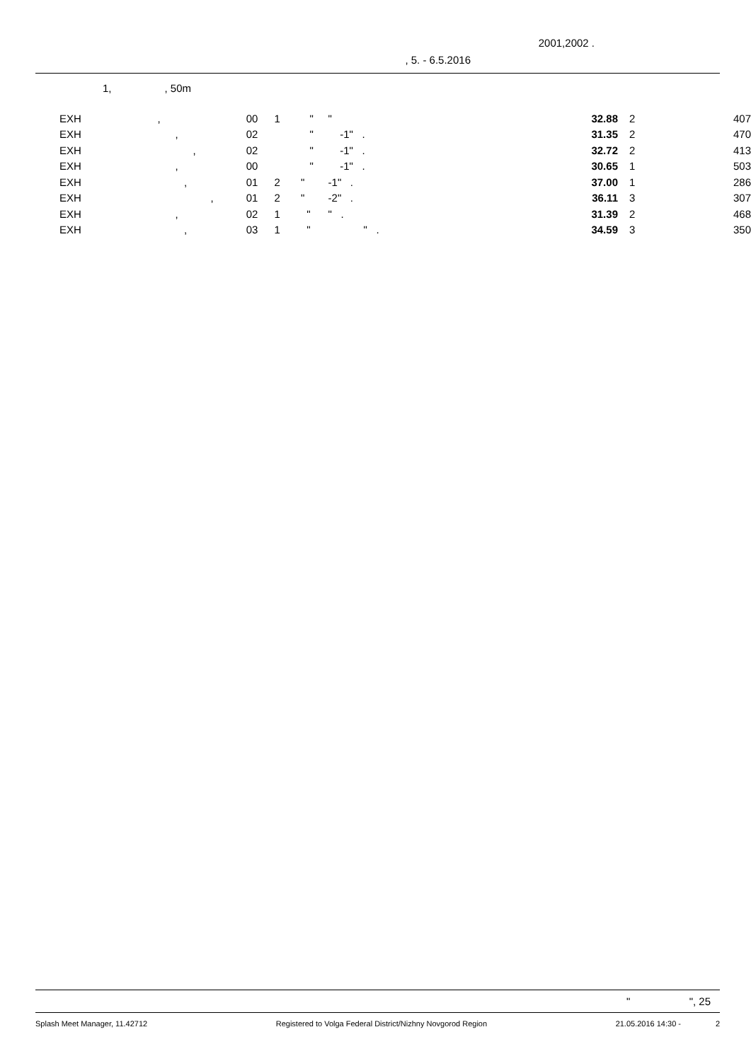2001,2002 .
, 5. - 6.5.2016
1, , 50m
| EXH | , | 00 | 1 " " | 32.88 | 2 | 407 |
| EXH | , | 02 | " -1" . | 31.35 | 2 | 470 |
| EXH | , | 02 | " -1" . | 32.72 | 2 | 413 |
| EXH | , | 00 | " -1" . | 30.65 | 1 | 503 |
| EXH | , | 01 | 2 " -1" . | 37.00 | 1 | 286 |
| EXH | , | 01 | 2 " -2" . | 36.11 | 3 | 307 |
| EXH | , | 02 | 1 " " . | 31.39 | 2 | 468 |
| EXH | , | 03 | 1 " " . | 34.59 | 3 | 350 |
" ", 25
Splash Meet Manager, 11.42712 Registered to Volga Federal District/Nizhny Novgorod Region 21.05.2016 14:30 - 2